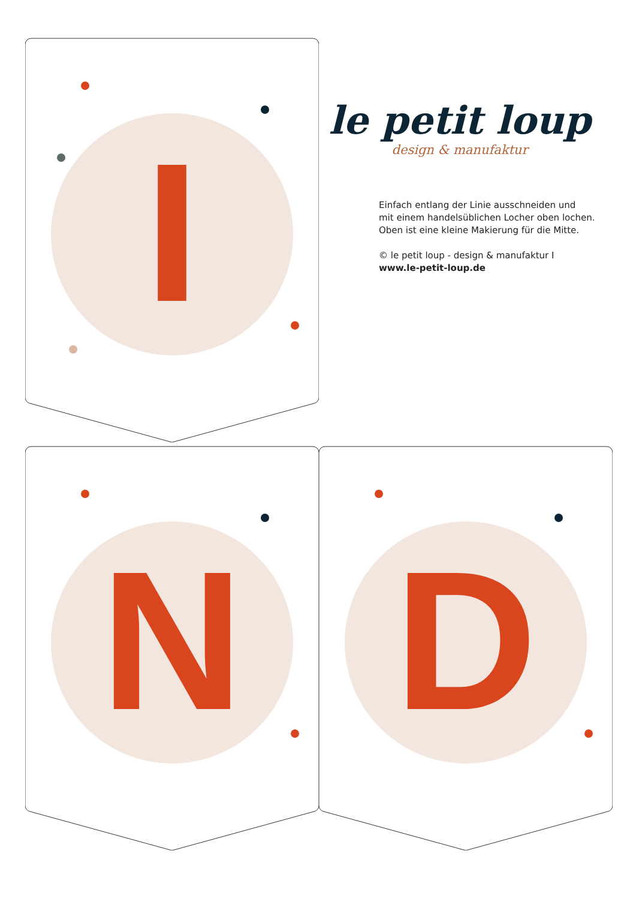I
le petit loup
design & manufaktur
Einfach entlang der Linie ausschneiden und
mit einem handelsüblichen Locher oben lochen.
Oben ist eine kleine Makierung für die Mitte.
© le petit loup - design & manufaktur I
www.le-petit-loup.de
N
D